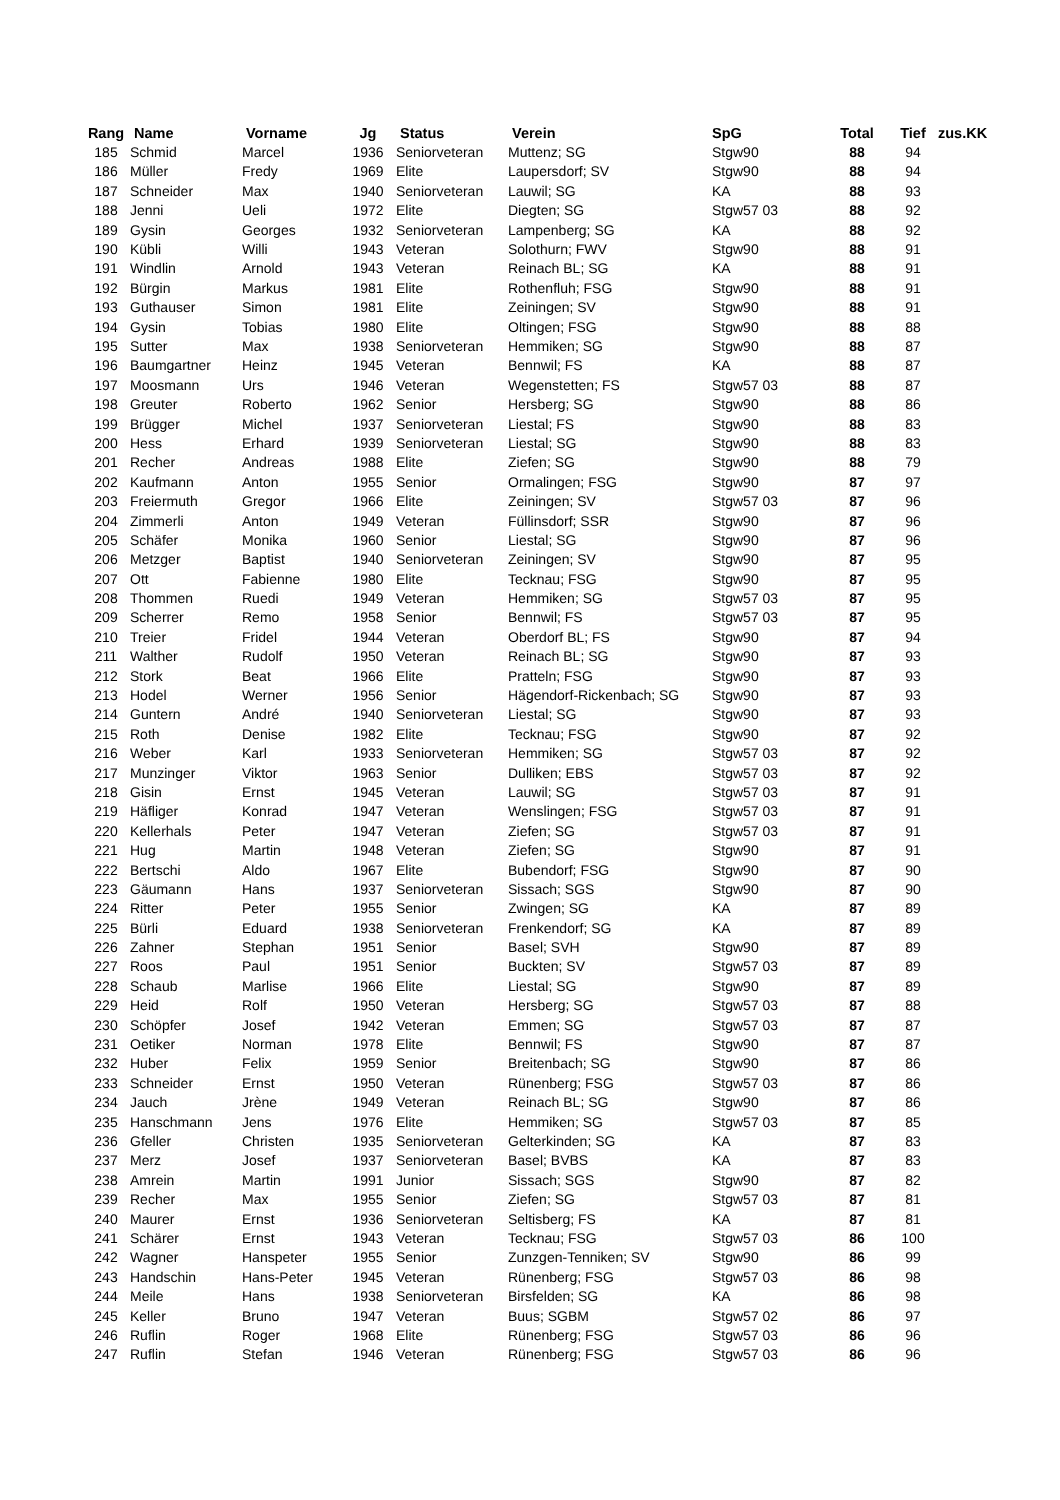| Rang | Name | Vorname | Jg | Status | Verein | SpG | Total | Tief | zus.KK |
| --- | --- | --- | --- | --- | --- | --- | --- | --- | --- |
| 185 | Schmid | Marcel | 1936 | Seniorveteran | Muttenz; SG | Stgw90 | 88 | 94 | |
| 186 | Müller | Fredy | 1969 | Elite | Laupersdorf; SV | Stgw90 | 88 | 94 | |
| 187 | Schneider | Max | 1940 | Seniorveteran | Lauwil; SG | KA | 88 | 93 | |
| 188 | Jenni | Ueli | 1972 | Elite | Diegten; SG | Stgw57 03 | 88 | 92 | |
| 189 | Gysin | Georges | 1932 | Seniorveteran | Lampenberg; SG | KA | 88 | 92 | |
| 190 | Kübli | Willi | 1943 | Veteran | Solothurn; FWV | Stgw90 | 88 | 91 | |
| 191 | Windlin | Arnold | 1943 | Veteran | Reinach BL; SG | KA | 88 | 91 | |
| 192 | Bürgin | Markus | 1981 | Elite | Rothenfluh; FSG | Stgw90 | 88 | 91 | |
| 193 | Guthauser | Simon | 1981 | Elite | Zeiningen; SV | Stgw90 | 88 | 91 | |
| 194 | Gysin | Tobias | 1980 | Elite | Oltingen; FSG | Stgw90 | 88 | 88 | |
| 195 | Sutter | Max | 1938 | Seniorveteran | Hemmiken; SG | Stgw90 | 88 | 87 | |
| 196 | Baumgartner | Heinz | 1945 | Veteran | Bennwil; FS | KA | 88 | 87 | |
| 197 | Moosmann | Urs | 1946 | Veteran | Wegenstetten; FS | Stgw57 03 | 88 | 87 | |
| 198 | Greuter | Roberto | 1962 | Senior | Hersberg; SG | Stgw90 | 88 | 86 | |
| 199 | Brügger | Michel | 1937 | Seniorveteran | Liestal; FS | Stgw90 | 88 | 83 | |
| 200 | Hess | Erhard | 1939 | Seniorveteran | Liestal; SG | Stgw90 | 88 | 83 | |
| 201 | Recher | Andreas | 1988 | Elite | Ziefen; SG | Stgw90 | 88 | 79 | |
| 202 | Kaufmann | Anton | 1955 | Senior | Ormalingen; FSG | Stgw90 | 87 | 97 | |
| 203 | Freiermuth | Gregor | 1966 | Elite | Zeiningen; SV | Stgw57 03 | 87 | 96 | |
| 204 | Zimmerli | Anton | 1949 | Veteran | Füllinsdorf; SSR | Stgw90 | 87 | 96 | |
| 205 | Schäfer | Monika | 1960 | Senior | Liestal; SG | Stgw90 | 87 | 96 | |
| 206 | Metzger | Baptist | 1940 | Seniorveteran | Zeiningen; SV | Stgw90 | 87 | 95 | |
| 207 | Ott | Fabienne | 1980 | Elite | Tecknau; FSG | Stgw90 | 87 | 95 | |
| 208 | Thommen | Ruedi | 1949 | Veteran | Hemmiken; SG | Stgw57 03 | 87 | 95 | |
| 209 | Scherrer | Remo | 1958 | Senior | Bennwil; FS | Stgw57 03 | 87 | 95 | |
| 210 | Treier | Fridel | 1944 | Veteran | Oberdorf BL; FS | Stgw90 | 87 | 94 | |
| 211 | Walther | Rudolf | 1950 | Veteran | Reinach BL; SG | Stgw90 | 87 | 93 | |
| 212 | Stork | Beat | 1966 | Elite | Pratteln; FSG | Stgw90 | 87 | 93 | |
| 213 | Hodel | Werner | 1956 | Senior | Hägendorf-Rickenbach; SG | Stgw90 | 87 | 93 | |
| 214 | Guntern | André | 1940 | Seniorveteran | Liestal; SG | Stgw90 | 87 | 93 | |
| 215 | Roth | Denise | 1982 | Elite | Tecknau; FSG | Stgw90 | 87 | 92 | |
| 216 | Weber | Karl | 1933 | Seniorveteran | Hemmiken; SG | Stgw57 03 | 87 | 92 | |
| 217 | Munzinger | Viktor | 1963 | Senior | Dulliken; EBS | Stgw57 03 | 87 | 92 | |
| 218 | Gisin | Ernst | 1945 | Veteran | Lauwil; SG | Stgw57 03 | 87 | 91 | |
| 219 | Häfliger | Konrad | 1947 | Veteran | Wenslingen; FSG | Stgw57 03 | 87 | 91 | |
| 220 | Kellerhals | Peter | 1947 | Veteran | Ziefen; SG | Stgw57 03 | 87 | 91 | |
| 221 | Hug | Martin | 1948 | Veteran | Ziefen; SG | Stgw90 | 87 | 91 | |
| 222 | Bertschi | Aldo | 1967 | Elite | Bubendorf; FSG | Stgw90 | 87 | 90 | |
| 223 | Gäumann | Hans | 1937 | Seniorveteran | Sissach; SGS | Stgw90 | 87 | 90 | |
| 224 | Ritter | Peter | 1955 | Senior | Zwingen; SG | KA | 87 | 89 | |
| 225 | Bürli | Eduard | 1938 | Seniorveteran | Frenkendorf; SG | KA | 87 | 89 | |
| 226 | Zahner | Stephan | 1951 | Senior | Basel; SVH | Stgw90 | 87 | 89 | |
| 227 | Roos | Paul | 1951 | Senior | Buckten; SV | Stgw57 03 | 87 | 89 | |
| 228 | Schaub | Marlise | 1966 | Elite | Liestal; SG | Stgw90 | 87 | 89 | |
| 229 | Heid | Rolf | 1950 | Veteran | Hersberg; SG | Stgw57 03 | 87 | 88 | |
| 230 | Schöpfer | Josef | 1942 | Veteran | Emmen; SG | Stgw57 03 | 87 | 87 | |
| 231 | Oetiker | Norman | 1978 | Elite | Bennwil; FS | Stgw90 | 87 | 87 | |
| 232 | Huber | Felix | 1959 | Senior | Breitenbach; SG | Stgw90 | 87 | 86 | |
| 233 | Schneider | Ernst | 1950 | Veteran | Rünenberg; FSG | Stgw57 03 | 87 | 86 | |
| 234 | Jauch | Jrène | 1949 | Veteran | Reinach BL; SG | Stgw90 | 87 | 86 | |
| 235 | Hanschmann | Jens | 1976 | Elite | Hemmiken; SG | Stgw57 03 | 87 | 85 | |
| 236 | Gfeller | Christen | 1935 | Seniorveteran | Gelterkinden; SG | KA | 87 | 83 | |
| 237 | Merz | Josef | 1937 | Seniorveteran | Basel; BVBS | KA | 87 | 83 | |
| 238 | Amrein | Martin | 1991 | Junior | Sissach; SGS | Stgw90 | 87 | 82 | |
| 239 | Recher | Max | 1955 | Senior | Ziefen; SG | Stgw57 03 | 87 | 81 | |
| 240 | Maurer | Ernst | 1936 | Seniorveteran | Seltisberg; FS | KA | 87 | 81 | |
| 241 | Schärer | Ernst | 1943 | Veteran | Tecknau; FSG | Stgw57 03 | 86 | 100 | |
| 242 | Wagner | Hanspeter | 1955 | Senior | Zunzgen-Tenniken; SV | Stgw90 | 86 | 99 | |
| 243 | Handschin | Hans-Peter | 1945 | Veteran | Rünenberg; FSG | Stgw57 03 | 86 | 98 | |
| 244 | Meile | Hans | 1938 | Seniorveteran | Birsfelden; SG | KA | 86 | 98 | |
| 245 | Keller | Bruno | 1947 | Veteran | Buus; SGBM | Stgw57 02 | 86 | 97 | |
| 246 | Ruflin | Roger | 1968 | Elite | Rünenberg; FSG | Stgw57 03 | 86 | 96 | |
| 247 | Ruflin | Stefan | 1946 | Veteran | Rünenberg; FSG | Stgw57 03 | 86 | 96 | |